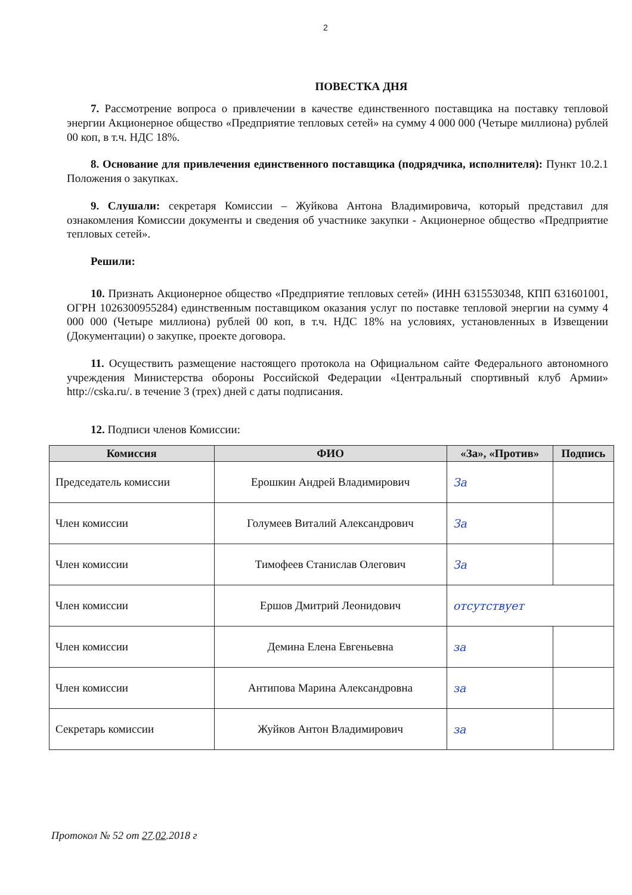2
ПОВЕСТКА ДНЯ
7. Рассмотрение вопроса о привлечении в качестве единственного поставщика на поставку тепловой энергии Акционерное общество «Предприятие тепловых сетей» на сумму 4 000 000 (Четыре миллиона) рублей 00 коп, в т.ч. НДС 18%.
8. Основание для привлечения единственного поставщика (подрядчика, исполнителя): Пункт 10.2.1 Положения о закупках.
9. Слушали: секретаря Комиссии – Жуйкова Антона Владимировича, который представил для ознакомления Комиссии документы и сведения об участнике закупки - Акционерное общество «Предприятие тепловых сетей».
Решили:
10. Признать Акционерное общество «Предприятие тепловых сетей» (ИНН 6315530348, КПП 631601001, ОГРН 1026300955284) единственным поставщиком оказания услуг по поставке тепловой энергии на сумму 4 000 000 (Четыре миллиона) рублей 00 коп, в т.ч. НДС 18% на условиях, установленных в Извещении (Документации) о закупке, проекте договора.
11. Осуществить размещение настоящего протокола на Официальном сайте Федерального автономного учреждения Министерства обороны Российской Федерации «Центральный спортивный клуб Армии» http://cska.ru/. в течение 3 (трех) дней с даты подписания.
12. Подписи членов Комиссии:
| Комиссия | ФИО | «За», «Против» | Подпись |
| --- | --- | --- | --- |
| Председатель комиссии | Ерошкин Андрей Владимирович | За | |
| Член комиссии | Голумеев Виталий Александрович | За | |
| Член комиссии | Тимофеев Станислав Олегович | За | |
| Член комиссии | Ершов Дмитрий Леонидович | отсутствует | |
| Член комиссии | Демина Елена Евгеньевна | за | |
| Член комиссии | Антипова Марина Александровна | за | |
| Секретарь комиссии | Жуйков Антон Владимирович | за | |
Протокол № 52 от 27.02.2018 г